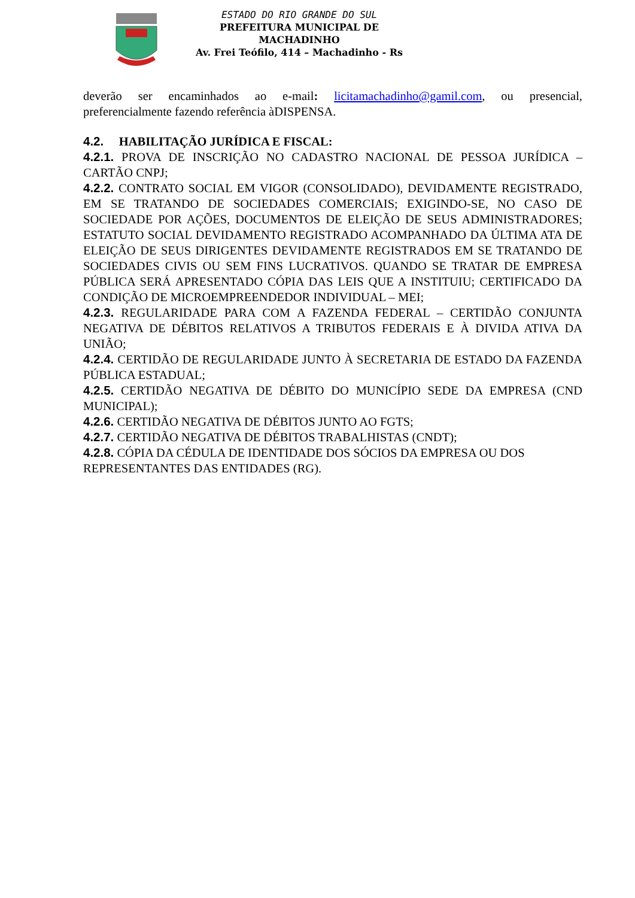ESTADO DO RIO GRANDE DO SUL
PREFEITURA MUNICIPAL DE MACHADINHO
Av. Frei Teófilo, 414 – Machadinho - Rs
deverão ser encaminhados ao e-mail: licitamachadinho@gamil.com, ou presencial, preferencialmente fazendo referência àDISPENSA.
4.2. HABILITAÇÃO JURÍDICA E FISCAL:
4.2.1. PROVA DE INSCRIÇÃO NO CADASTRO NACIONAL DE PESSOA JURÍDICA – CARTÃO CNPJ;
4.2.2. CONTRATO SOCIAL EM VIGOR (CONSOLIDADO), DEVIDAMENTE REGISTRADO, EM SE TRATANDO DE SOCIEDADES COMERCIAIS; EXIGINDO-SE, NO CASO DE SOCIEDADE POR AÇÕES, DOCUMENTOS DE ELEIÇÃO DE SEUS ADMINISTRADORES; ESTATUTO SOCIAL DEVIDAMENTO REGISTRADO ACOMPANHADO DA ÚLTIMA ATA DE ELEIÇÃO DE SEUS DIRIGENTES DEVIDAMENTE REGISTRADOS EM SE TRATANDO DE SOCIEDADES CIVIS OU SEM FINS LUCRATIVOS. QUANDO SE TRATAR DE EMPRESA PÚBLICA SERÁ APRESENTADO CÓPIA DAS LEIS QUE A INSTITUIU; CERTIFICADO DA CONDIÇÃO DE MICROEMPREENDEDOR INDIVIDUAL – MEI;
4.2.3. REGULARIDADE PARA COM A FAZENDA FEDERAL – CERTIDÃO CONJUNTA NEGATIVA DE DÉBITOS RELATIVOS A TRIBUTOS FEDERAIS E À DIVIDA ATIVA DA UNIÃO;
4.2.4. CERTIDÃO DE REGULARIDADE JUNTO À SECRETARIA DE ESTADO DA FAZENDA PÚBLICA ESTADUAL;
4.2.5. CERTIDÃO NEGATIVA DE DÉBITO DO MUNICÍPIO SEDE DA EMPRESA (CND MUNICIPAL);
4.2.6. CERTIDÃO NEGATIVA DE DÉBITOS JUNTO AO FGTS;
4.2.7. CERTIDÃO NEGATIVA DE DÉBITOS TRABALHISTAS (CNDT);
4.2.8. CÓPIA DA CÉDULA DE IDENTIDADE DOS SÓCIOS DA EMPRESA OU DOS REPRESENTANTES DAS ENTIDADES (RG).